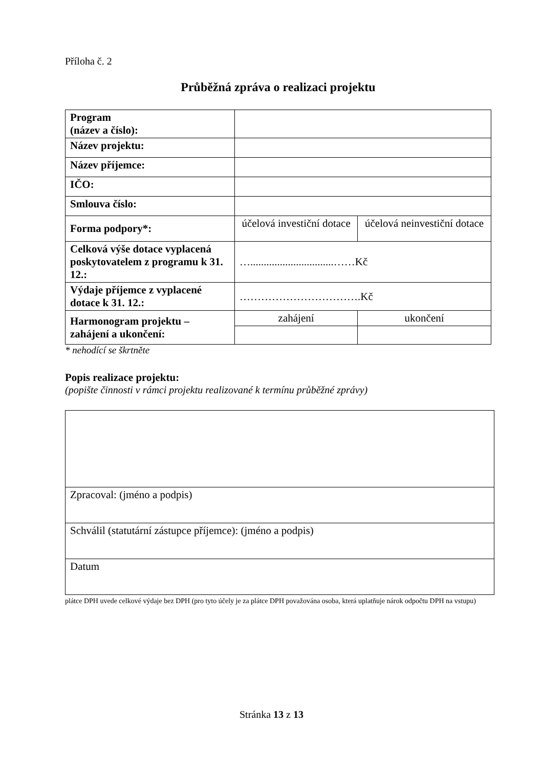Příloha č. 2
Průběžná zpráva o realizaci projektu
| Program (název a číslo): | | |
| Název projektu: | | |
| Název příjemce: | | |
| IČO: | | |
| Smlouva číslo: | | |
| Forma podpory*: | účelová investiční dotace | účelová neinvestiční dotace |
| Celková výše dotace vyplacená poskytovatelem z programu k 31. 12.: | …...............................……Kč | |
| Výdaje příjemce z vyplacené dotace k 31. 12.: | …………………………….Kč | |
| Harmonogram projektu – zahájení a ukončení: | zahájení | ukončení |
* nehodící se škrtněte
Popis realizace projektu:
(popište činnosti v rámci projektu realizované k termínu průběžné zprávy)
| Zpracoval: (jméno a podpis) |
| Schválil (statutární zástupce příjemce): (jméno a podpis) |
| Datum |
plátce DPH uvede celkové výdaje bez DPH (pro tyto účely je za plátce DPH považována osoba, která uplatňuje nárok odpočtu DPH na vstupu)
Stránka 13 z 13